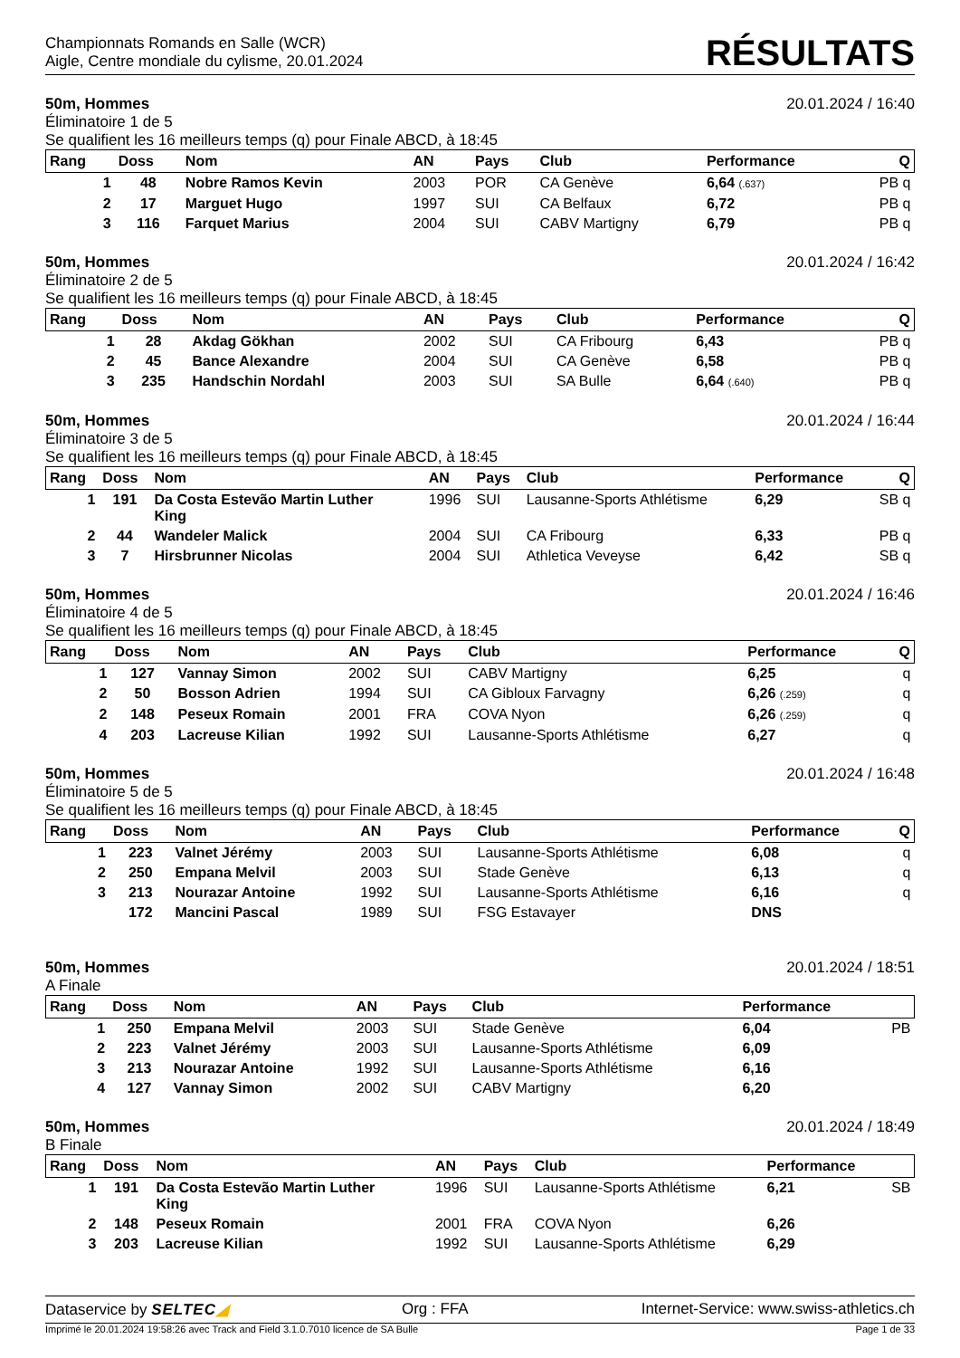Championnats Romands en Salle (WCR)
Aigle, Centre mondiale du cylisme, 20.01.2024
RÉSULTATS
50m, Hommes 20.01.2024 / 16:40
Éliminatoire 1 de 5
Se qualifient les 16 meilleurs temps (q) pour Finale ABCD, à 18:45
| Rang | Doss | Nom | AN | Pays | Club | Performance | Q |
| --- | --- | --- | --- | --- | --- | --- | --- |
| 1 | 48 | Nobre Ramos Kevin | 2003 | POR | CA Genève | 6,64 (.637) | PB q |
| 2 | 17 | Marguet Hugo | 1997 | SUI | CA Belfaux | 6,72 | PB q |
| 3 | 116 | Farquet Marius | 2004 | SUI | CABV Martigny | 6,79 | PB q |
50m, Hommes 20.01.2024 / 16:42
Éliminatoire 2 de 5
Se qualifient les 16 meilleurs temps (q) pour Finale ABCD, à 18:45
| Rang | Doss | Nom | AN | Pays | Club | Performance | Q |
| --- | --- | --- | --- | --- | --- | --- | --- |
| 1 | 28 | Akdag Gökhan | 2002 | SUI | CA Fribourg | 6,43 | PB q |
| 2 | 45 | Bance Alexandre | 2004 | SUI | CA Genève | 6,58 | PB q |
| 3 | 235 | Handschin Nordahl | 2003 | SUI | SA Bulle | 6,64 (.640) | PB q |
50m, Hommes 20.01.2024 / 16:44
Éliminatoire 3 de 5
Se qualifient les 16 meilleurs temps (q) pour Finale ABCD, à 18:45
| Rang | Doss | Nom | AN | Pays | Club | Performance | Q |
| --- | --- | --- | --- | --- | --- | --- | --- |
| 1 | 191 | Da Costa Estevão Martin Luther King | 1996 | SUI | Lausanne-Sports Athlétisme | 6,29 | SB q |
| 2 | 44 | Wandeler Malick | 2004 | SUI | CA Fribourg | 6,33 | PB q |
| 3 | 7 | Hirsbrunner Nicolas | 2004 | SUI | Athletica Veveyse | 6,42 | SB q |
50m, Hommes 20.01.2024 / 16:46
Éliminatoire 4 de 5
Se qualifient les 16 meilleurs temps (q) pour Finale ABCD, à 18:45
| Rang | Doss | Nom | AN | Pays | Club | Performance | Q |
| --- | --- | --- | --- | --- | --- | --- | --- |
| 1 | 127 | Vannay Simon | 2002 | SUI | CABV Martigny | 6,25 | q |
| 2 | 50 | Bosson Adrien | 1994 | SUI | CA Gibloux Farvagny | 6,26 (.259) | q |
| 2 | 148 | Peseux Romain | 2001 | FRA | COVA Nyon | 6,26 (.259) | q |
| 4 | 203 | Lacreuse Kilian | 1992 | SUI | Lausanne-Sports Athlétisme | 6,27 | q |
50m, Hommes 20.01.2024 / 16:48
Éliminatoire 5 de 5
Se qualifient les 16 meilleurs temps (q) pour Finale ABCD, à 18:45
| Rang | Doss | Nom | AN | Pays | Club | Performance | Q |
| --- | --- | --- | --- | --- | --- | --- | --- |
| 1 | 223 | Valnet Jérémy | 2003 | SUI | Lausanne-Sports Athlétisme | 6,08 | q |
| 2 | 250 | Empana Melvil | 2003 | SUI | Stade Genève | 6,13 | q |
| 3 | 213 | Nourazar Antoine | 1992 | SUI | Lausanne-Sports Athlétisme | 6,16 | q |
| | 172 | Mancini Pascal | 1989 | SUI | FSG Estavayer | DNS | |
50m, Hommes 20.01.2024 / 18:51
A Finale
| Rang | Doss | Nom | AN | Pays | Club | Performance | |
| --- | --- | --- | --- | --- | --- | --- | --- |
| 1 | 250 | Empana Melvil | 2003 | SUI | Stade Genève | 6,04 | PB |
| 2 | 223 | Valnet Jérémy | 2003 | SUI | Lausanne-Sports Athlétisme | 6,09 | |
| 3 | 213 | Nourazar Antoine | 1992 | SUI | Lausanne-Sports Athlétisme | 6,16 | |
| 4 | 127 | Vannay Simon | 2002 | SUI | CABV Martigny | 6,20 | |
50m, Hommes 20.01.2024 / 18:49
B Finale
| Rang | Doss | Nom | AN | Pays | Club | Performance | |
| --- | --- | --- | --- | --- | --- | --- | --- |
| 1 | 191 | Da Costa Estevão Martin Luther King | 1996 | SUI | Lausanne-Sports Athlétisme | 6,21 | SB |
| 2 | 148 | Peseux Romain | 2001 | FRA | COVA Nyon | 6,26 | |
| 3 | 203 | Lacreuse Kilian | 1992 | SUI | Lausanne-Sports Athlétisme | 6,29 | |
Dataservice by SELTEC◢ Org : FFA Internet-Service: www.swiss-athletics.ch
Imprimé le 20.01.2024 19:58:26 avec Track and Field 3.1.0.7010 licence de SA Bulle Page 1 de 33